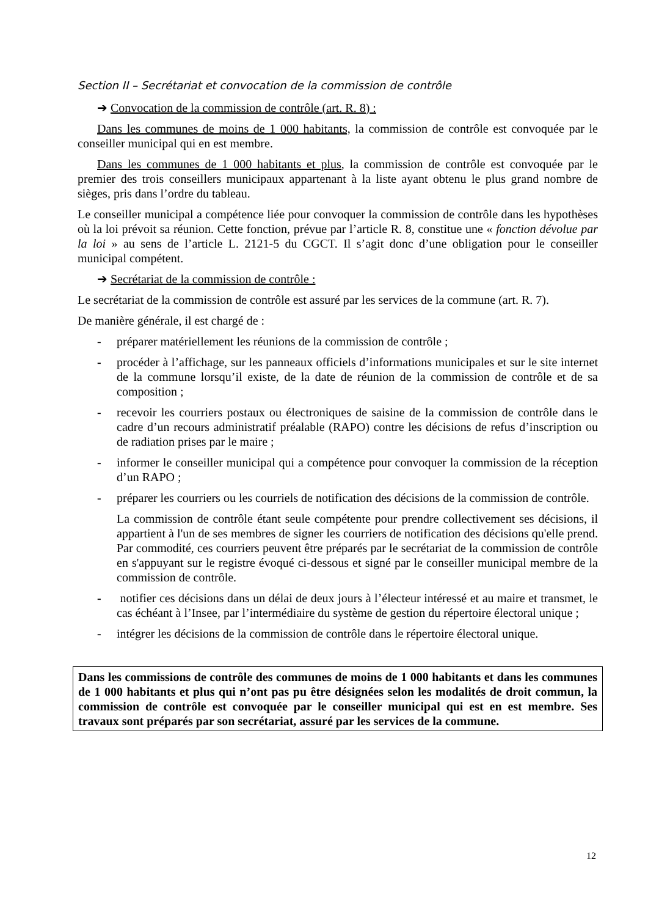Section II – Secrétariat et convocation de la commission de contrôle
➔ Convocation de la commission de contrôle (art. R. 8) :
Dans les communes de moins de 1 000 habitants, la commission de contrôle est convoquée par le conseiller municipal qui en est membre.
Dans les communes de 1 000 habitants et plus, la commission de contrôle est convoquée par le premier des trois conseillers municipaux appartenant à la liste ayant obtenu le plus grand nombre de sièges, pris dans l’ordre du tableau.
Le conseiller municipal a compétence liée pour convoquer la commission de contrôle dans les hypothèses où la loi prévoit sa réunion. Cette fonction, prévue par l’article R. 8, constitue une « fonction dévolue par la loi » au sens de l’article L. 2121-5 du CGCT. Il s’agit donc d’une obligation pour le conseiller municipal compétent.
➔ Secrétariat de la commission de contrôle :
Le secrétariat de la commission de contrôle est assuré par les services de la commune (art. R. 7).
De manière générale, il est chargé de :
- préparer matériellement les réunions de la commission de contrôle ;
- procéder à l’affichage, sur les panneaux officiels d’informations municipales et sur le site internet de la commune lorsqu’il existe, de la date de réunion de la commission de contrôle et de sa composition ;
- recevoir les courriers postaux ou électroniques de saisine de la commission de contrôle dans le cadre d’un recours administratif préalable (RAPO) contre les décisions de refus d’inscription ou de radiation prises par le maire ;
- informer le conseiller municipal qui a compétence pour convoquer la commission de la réception d’un RAPO ;
- préparer les courriers ou les courriels de notification des décisions de la commission de contrôle.
La commission de contrôle étant seule compétente pour prendre collectivement ses décisions, il appartient à l'un de ses membres de signer les courriers de notification des décisions qu'elle prend. Par commodité, ces courriers peuvent être préparés par le secrétariat de la commission de contrôle en s'appuyant sur le registre évoqué ci-dessous et signé par le conseiller municipal membre de la commission de contrôle.
- notifier ces décisions dans un délai de deux jours à l’électeur intéressé et au maire et transmet, le cas échéant à l’Insee, par l’intermédiaire du système de gestion du répertoire électoral unique ;
- intégrer les décisions de la commission de contrôle dans le répertoire électoral unique.
Dans les commissions de contrôle des communes de moins de 1 000 habitants et dans les communes de 1 000 habitants et plus qui n’ont pas pu être désignées selon les modalités de droit commun, la commission de contrôle est convoquée par le conseiller municipal qui est en est membre. Ses travaux sont préparés par son secrétariat, assuré par les services de la commune.
12